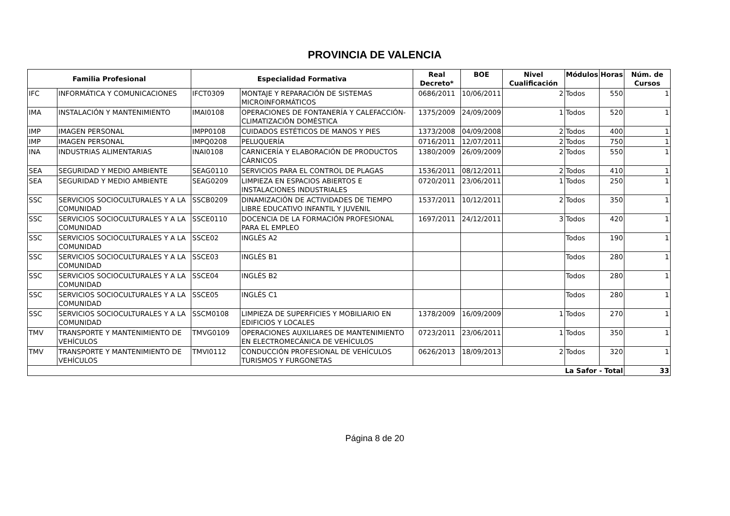PROVINCIA DE VALENCIA
| Familia Profesional | | Especialidad Formativa | | Real Decreto* | BOE | Nivel Cualificación | Módulos | Horas | Núm. de Cursos |
| --- | --- | --- | --- | --- | --- | --- | --- | --- | --- |
| IFC | INFORMÁTICA Y COMUNICACIONES | IFCT0309 | MONTAJE Y REPARACIÓN DE SISTEMAS MICROINFORMÁTICOS | 0686/2011 | 10/06/2011 | 2 | Todos | 550 | 1 |
| IMA | INSTALACIÓN Y MANTENIMIENTO | IMAI0108 | OPERACIONES DE FONTANERÍA Y CALEFACCIÓN-CLIMATIZACIÓN DOMÉSTICA | 1375/2009 | 24/09/2009 | 1 | Todos | 520 | 1 |
| IMP | IMAGEN PERSONAL | IMPP0108 | CUIDADOS ESTÉTICOS DE MANOS Y PIES | 1373/2008 | 04/09/2008 | 2 | Todos | 400 | 1 |
| IMP | IMAGEN PERSONAL | IMPQ0208 | PELUQUERÍA | 0716/2011 | 12/07/2011 | 2 | Todos | 750 | 1 |
| INA | INDUSTRIAS ALIMENTARIAS | INAI0108 | CARNICERÍA Y ELABORACIÓN DE PRODUCTOS CÁRNICOS | 1380/2009 | 26/09/2009 | 2 | Todos | 550 | 1 |
| SEA | SEGURIDAD Y MEDIO AMBIENTE | SEAG0110 | SERVICIOS PARA EL CONTROL DE PLAGAS | 1536/2011 | 08/12/2011 | 2 | Todos | 410 | 1 |
| SEA | SEGURIDAD Y MEDIO AMBIENTE | SEAG0209 | LIMPIEZA EN ESPACIOS ABIERTOS E INSTALACIONES INDUSTRIALES | 0720/2011 | 23/06/2011 | 1 | Todos | 250 | 1 |
| SSC | SERVICIOS SOCIOCULTURALES Y A LA COMUNIDAD | SSCB0209 | DINAMIZACIÓN DE ACTIVIDADES DE TIEMPO LIBRE EDUCATIVO INFANTIL Y JUVENIL | 1537/2011 | 10/12/2011 | 2 | Todos | 350 | 1 |
| SSC | SERVICIOS SOCIOCULTURALES Y A LA COMUNIDAD | SSCE0110 | DOCENCIA DE LA FORMACIÓN PROFESIONAL PARA EL EMPLEO | 1697/2011 | 24/12/2011 | 3 | Todos | 420 | 1 |
| SSC | SERVICIOS SOCIOCULTURALES Y A LA COMUNIDAD | SSCE02 | INGLÉS A2 | | | | Todos | 190 | 1 |
| SSC | SERVICIOS SOCIOCULTURALES Y A LA COMUNIDAD | SSCE03 | INGLÉS B1 | | | | Todos | 280 | 1 |
| SSC | SERVICIOS SOCIOCULTURALES Y A LA COMUNIDAD | SSCE04 | INGLÉS B2 | | | | Todos | 280 | 1 |
| SSC | SERVICIOS SOCIOCULTURALES Y A LA COMUNIDAD | SSCE05 | INGLÉS C1 | | | | Todos | 280 | 1 |
| SSC | SERVICIOS SOCIOCULTURALES Y A LA COMUNIDAD | SSCM0108 | LIMPIEZA DE SUPERFICIES Y MOBILIARIO EN EDIFICIOS Y LOCALES | 1378/2009 | 16/09/2009 | 1 | Todos | 270 | 1 |
| TMV | TRANSPORTE Y MANTENIMIENTO DE VEHÍCULOS | TMVG0109 | OPERACIONES AUXILIARES DE MANTENIMIENTO EN ELECTROMECÁNICA DE VEHÍCULOS | 0723/2011 | 23/06/2011 | 1 | Todos | 350 | 1 |
| TMV | TRANSPORTE Y MANTENIMIENTO DE VEHÍCULOS | TMVI0112 | CONDUCCIÓN PROFESIONAL DE VEHÍCULOS TURISMOS Y FURGONETAS | 0626/2013 | 18/09/2013 | 2 | Todos | 320 | 1 |
| La Safor - Total | | | | | | | | | 33 |
Página 8 de 20